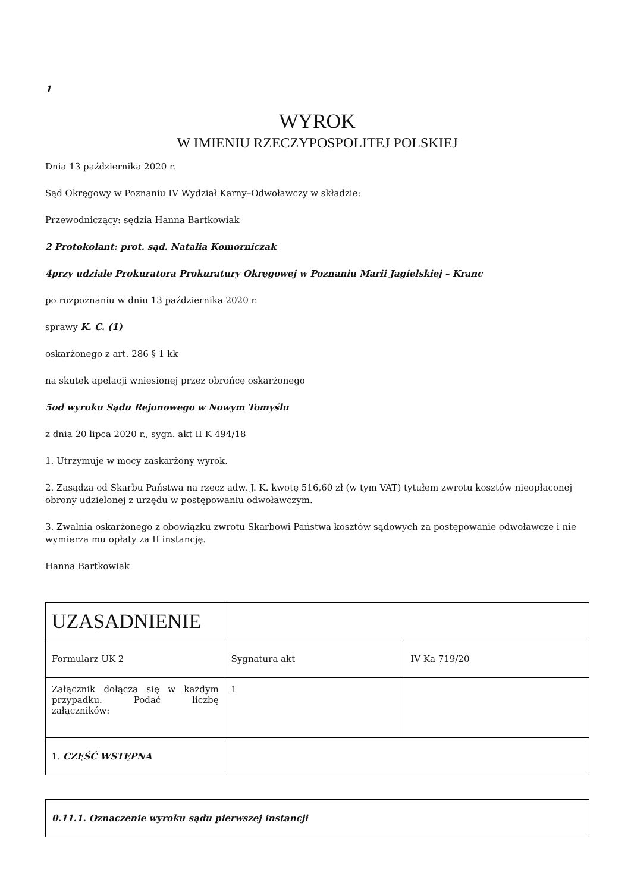1
WYROK
W IMIENIU RZECZYPOSPOLITEJ POLSKIEJ
Dnia 13 października 2020 r.
Sąd Okręgowy w Poznaniu IV Wydział Karny–Odwoławczy w składzie:
Przewodniczący: sędzia Hanna Bartkowiak
2 Protokolant: prot. sąd. Natalia Komorniczak
4przy udziale Prokuratora Prokuratury Okręgowej w Poznaniu Marii Jagielskiej – Kranc
po rozpoznaniu w dniu 13 października 2020 r.
sprawy K. C. (1)
oskarżonego z art. 286 § 1 kk
na skutek apelacji wniesionej przez obrońcę oskarżonego
5od wyroku Sądu Rejonowego w Nowym Tomyślu
z dnia 20 lipca 2020 r., sygn. akt II K 494/18
1. Utrzymuje w mocy zaskarżony wyrok.
2. Zasądza od Skarbu Państwa na rzecz adw. J. K. kwotę 516,60 zł (w tym VAT) tytułem zwrotu kosztów nieopłaconej obrony udzielonej z urzędu w postępowaniu odwoławczym.
3. Zwalnia oskarżonego z obowiązku zwrotu Skarbowi Państwa kosztów sądowych za postępowanie odwoławcze i nie wymierza mu opłaty za II instancję.
Hanna Bartkowiak
| UZASADNIENIE | | |
| Formularz UK 2 | Sygnatura akt | IV Ka 719/20 |
| Załącznik dołącza się w każdym przypadku. Podać liczbę załączników: | 1 | |
| 1. CZĘŚĆ WSTĘPNA | | |
| 0.11.1. Oznaczenie wyroku sądu pierwszej instancji |